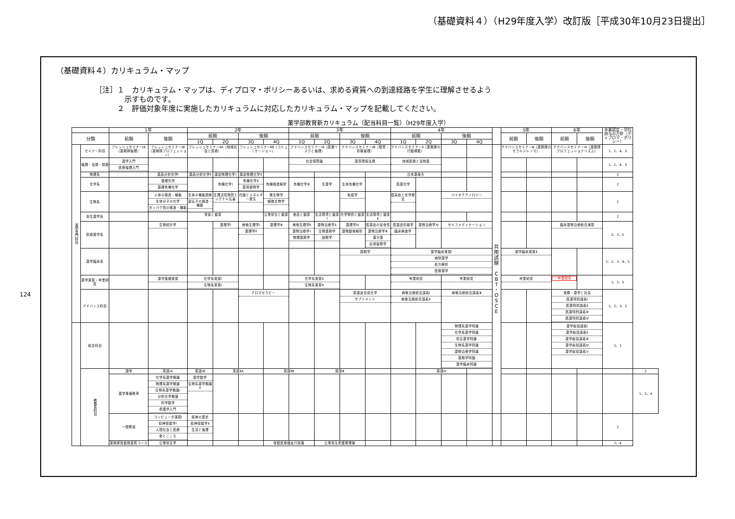（基礎資料４）（H29年度入学）改訂版［平成30年10月23日提出］
124
（基礎資料４）カリキュラム・マップ
［注］１　カリキュラム・マップは、ディプロマ・ポリシーあるいは、求める資質への到達経路を学生に理解させるよう
　　　　示すものです。
　　　２　評価対象年度に実施したカリキュラムに対応したカリキュラム・マップを記載してください。
薬学部教育新カリキュラム（配当科目一覧）（H29年度入学）
| | | 1年 | | 2年 | | | | 3年 | | | | 4年 | | | | | 5年 | | 6年 | | 卒業認定・学位授与の方針（ディプロマ・ポリシー） | |
| --- | --- | --- | --- | --- | --- | --- | --- | --- | --- | --- | --- | --- | --- | --- | --- | --- | --- | --- | --- | --- | --- | --- |
| 分類 | | 前期 | 後期 | 前期 | | 後期 | | 前期 | | 後期 | | 前期 | | 後期 | | | 前期 | 後期 | 前期 | 後期 | | |
| | | | | 1Q | 2Q | 3Q | 4Q | 1Q | 2Q | 3Q | 4Q | 1Q | 2Q | 3Q | 4Q | | | | | | | |
| 薬学専門科目 | セミナー科目 | フレッシュセミナーⅠA（薬剤師倫理） | フレッシュセミナーⅠB（薬剤師プロフェッション） | フレッシュセミナーⅡA（地域社会と医療） | | フレッシュセミナーⅡB（コミュニケーション） | | アドバンスセミナーⅠA（医療リスクと倫理） | | アドバンスセミナーⅠB（環境・情報倫理） | | アドバンスセミナーⅡ（薬剤師の行動規範） | | | | 共 用 試 験 C B T ・ O S C E | アドバンスセミナーⅢ（薬剤師のモラルジレンマ） | | アドバンスセミナーⅣ（薬剤師プロフェッショナリズム） | | 1、2、4、5 | |
| | 倫理・法規・制度 | 薬学入門 医療倫理入門 | | | | | | 社会保障論 | | 薬事関係法規 | | 地域医療と法制度 | | | | | | | | | 1、2、4、5 | |
| | 物理系 | | 薬品分析化学Ⅰ | 薬品分析化学Ⅱ | 薬品物理化学Ⅰ | 薬品物理化学Ⅱ | | | | | | 日本薬局方 | | | | | | | | | 2 | |
| | 化学系 | | 基礎化学 基礎有機化学 | | 有機化学Ⅰ | 有機化学Ⅱ 薬用植物学 | 有機構造解析 | 有機化学Ⅲ | 生薬学 | 生体有機化学 | | 医薬化学 | | | | | | | | | 2 | |
| | 生物系 | | 人体の構造・機能 生体分子の化学 タンパク質の構造・機能 | 生体の機能調節 遺伝子の構造・機能 | 生理活性物質とシグナル伝達 | 代謝とエネルギー産生 | 微生物学 細胞生物学 | | | 免疫学 | | 感染症と化学療法 | | バイオテクノロジー | | | | | | | 2 | |
| | 衛生薬学系 | | | 栄養と健康 | | | 公衆衛生と健康 | 食品と健康 | 生活環境と健康Ⅰ | 化学物質と健康 | 生活環境と健康Ⅱ | | | | | | | | | | 2 | |
| | 医療薬学系 | | 生物統計学 | | 薬理学Ⅰ | 病態生理学Ⅰ 薬理学Ⅱ | 薬理学Ⅲ | 病態生理学Ⅱ 薬物治療学Ⅰ 物理薬剤学 | 薬物治療学Ⅱ 生物薬剤学 製剤学 | 薬理学Ⅳ 薬物動態解析 | 医薬品の安全性 薬物治療学Ⅲ 漢方薬 応用製剤学 | 医薬品情報学 臨床検査学 | 薬物治療学Ⅳ | セルフメディケーション | | | | | 臨床薬物治療総合演習 | | 2、3、5 | |
| | 薬学臨床系 | | | | | | | | | 調剤学 | | 薬学臨床実習Ⅰ 病院薬学 処方解析 医療薬学 | | | | | 薬学臨床実習Ⅱ | | | | 1、2、3、4、5 | |
| | 薬学実習・卒業研究 | | 薬学基礎実習 | 化学系実習Ⅰ 生物系実習Ⅰ | | | | 化学系実習Ⅱ 生物系実習Ⅱ | | | | 卒業研究 | | 卒業研究 | | | 卒業研究 | | 卒業研究 | | 1、2、5 | |
| | アドバンス科目 | | | | | アロマセラピー | | | | 医薬品合成化学 サプリメント | | 病態治療統合講義Ⅰ 病態治療統合講義Ⅱ | | 病態治療統合講義Ⅲ | | | | | 実務・薬学と社会 医薬特別講義Ⅰ 医薬特別講義Ⅱ 医薬特別講義Ⅲ 医薬特別講義Ⅳ | | 1、2、3、5 | |
| | 総合科目 | | | | | | | | | | | | | 物理系薬学特論 化学系薬学特論 衛生薬学特論 生物系薬学特論 薬物治療学特論 薬剤学特論 薬学臨床特論 | | | | | 薬学総括講義Ⅰ 薬学総括講義Ⅱ 薬学総括講義Ⅲ 薬学総括講義Ⅳ 薬学総括講義Ⅴ | | 2、3 | |
| | 教養系科目 | 語学 | 英語ⅠA | 英語ⅠB | 英語ⅡA | | 英語ⅡB | | 英語Ⅲ | | | | 英語Ⅳ | | | | | | | | | 2 |
| | | 薬学準備教育 | 化学系薬学概論 物理系薬学概論 生物系薬学概論Ⅰ 分析化学概論 科学数学 看護学入門 | 薬学数学 生物系薬学概論Ⅱ | | | | | | | | | | | | | | | | | | 1、2、4 |
| | | 一般教養 | コンピュータ演習Ⅰ 精神保健学Ⅰ 人間社会と医療 命とこころ | 疾病の歴史 精神保健学Ⅱ 生活と倫理 | | | | | | | | | | | | | | | | | 2 | |
| | | 薬剤師保健師連携コース | 公衆衛生学 | | | | 保健医療福祉行政論 | | 公衆衛生看護管理論 | | | | | | | | | | | | 1、4 | |